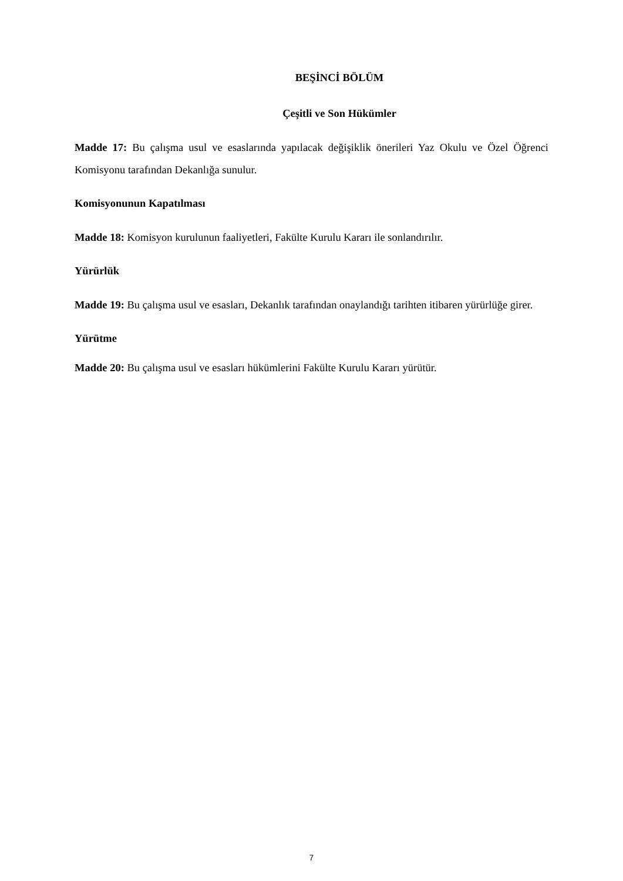BEŞİNCİ BÖLÜM
Çeşitli ve Son Hükümler
Madde 17: Bu çalışma usul ve esaslarında yapılacak değişiklik önerileri Yaz Okulu ve Özel Öğrenci Komisyonu tarafından Dekanlığa sunulur.
Komisyonunun Kapatılması
Madde 18: Komisyon kurulunun faaliyetleri, Fakülte Kurulu Kararı ile sonlandırılır.
Yürürlük
Madde 19: Bu çalışma usul ve esasları, Dekanlık tarafından onaylandığı tarihten itibaren yürürlüğe girer.
Yürütme
Madde 20: Bu çalışma usul ve esasları hükümlerini Fakülte Kurulu Kararı yürütür.
7